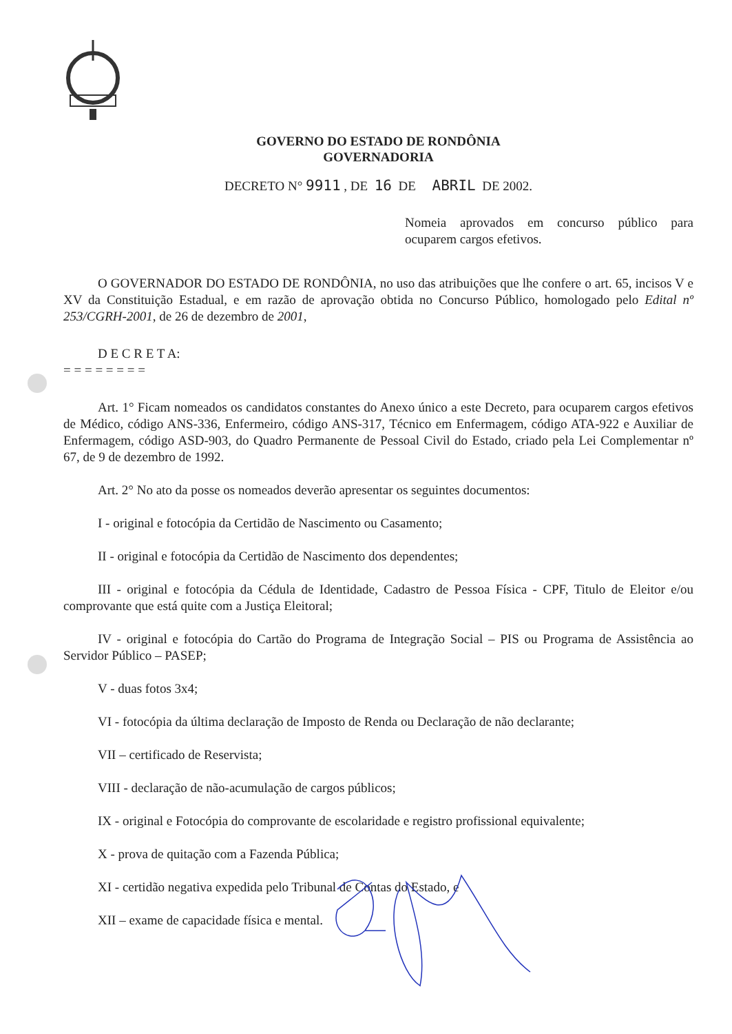GOVERNO DO ESTADO DE RONDÔNIA
GOVERNADORIA
DECRETO N° 9911 , DE 16 DE ABRIL DE 2002.
Nomeia aprovados em concurso público para ocuparem cargos efetivos.
O GOVERNADOR DO ESTADO DE RONDÔNIA, no uso das atribuições que lhe confere o art. 65, incisos V e XV da Constituição Estadual, e em razão de aprovação obtida no Concurso Público, homologado pelo Edital nº 253/CGRH-2001, de 26 de dezembro de 2001,
D E C R E T A:
= = = = = = = =
Art. 1° Ficam nomeados os candidatos constantes do Anexo único a este Decreto, para ocuparem cargos efetivos de Médico, código ANS-336, Enfermeiro, código ANS-317, Técnico em Enfermagem, código ATA-922 e Auxiliar de Enfermagem, código ASD-903, do Quadro Permanente de Pessoal Civil do Estado, criado pela Lei Complementar nº 67, de 9 de dezembro de 1992.
Art. 2° No ato da posse os nomeados deverão apresentar os seguintes documentos:
I - original e fotocópia da Certidão de Nascimento ou Casamento;
II - original e fotocópia da Certidão de Nascimento dos dependentes;
III - original e fotocópia da Cédula de Identidade, Cadastro de Pessoa Física - CPF, Titulo de Eleitor e/ou comprovante que está quite com a Justiça Eleitoral;
IV - original e fotocópia do Cartão do Programa de Integração Social – PIS ou Programa de Assistência ao Servidor Público – PASEP;
V - duas fotos 3x4;
VI - fotocópia da última declaração de Imposto de Renda ou Declaração de não declarante;
VII – certificado de Reservista;
VIII - declaração de não-acumulação de cargos públicos;
IX - original e Fotocópia do comprovante de escolaridade e registro profissional equivalente;
X - prova de quitação com a Fazenda Pública;
XI - certidão negativa expedida pelo Tribunal de Contas do Estado, e
XII – exame de capacidade física e mental.